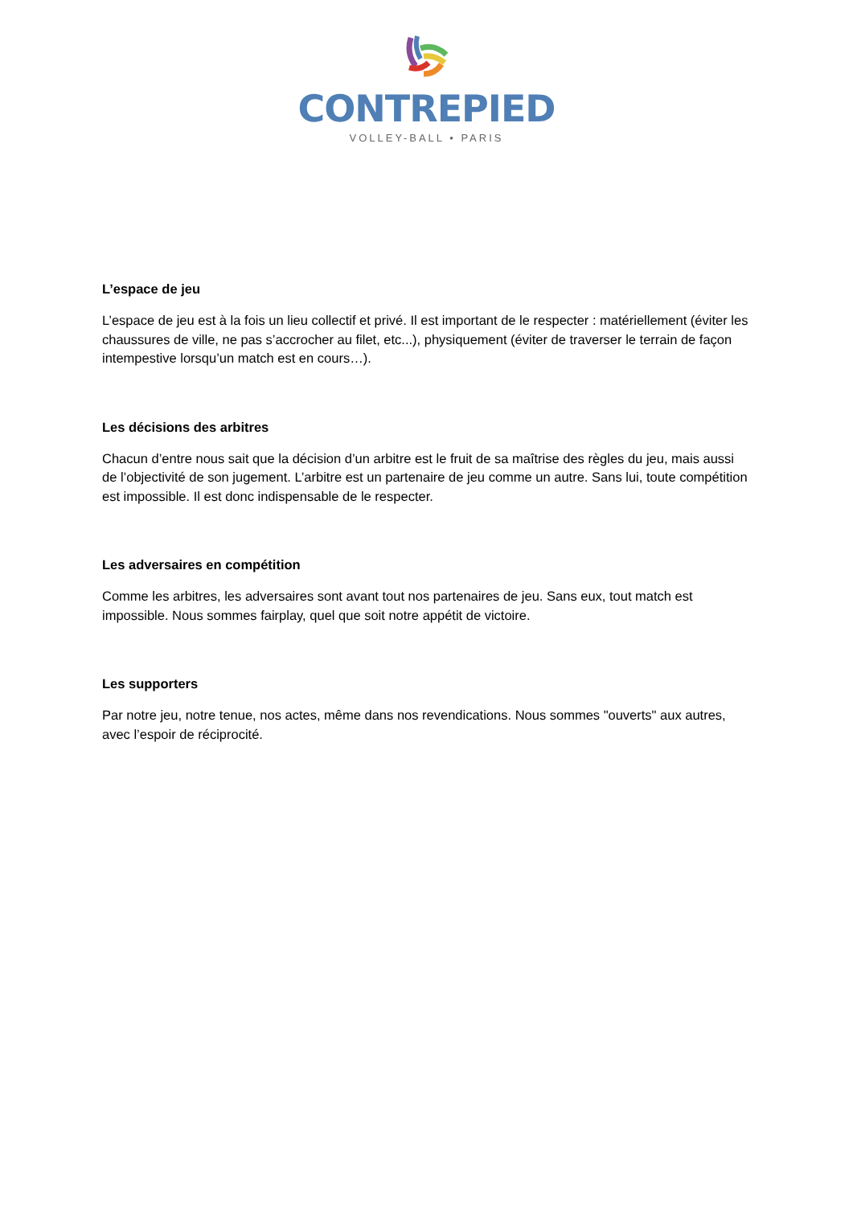CONTREPIED
VOLLEY-BALL • PARIS
L’espace de jeu
L’espace de jeu est à la fois un lieu collectif et privé. Il est important de le respecter : matériellement (éviter les chaussures de ville, ne pas s’accrocher au filet, etc...), physiquement (éviter de traverser le terrain de façon intempestive lorsqu’un match est en cours…).
Les décisions des arbitres
Chacun d’entre nous sait que la décision d’un arbitre est le fruit de sa maîtrise des règles du jeu, mais aussi de l’objectivité de son jugement. L’arbitre est un partenaire de jeu comme un autre. Sans lui, toute compétition est impossible. Il est donc indispensable de le respecter.
Les adversaires en compétition
Comme les arbitres, les adversaires sont avant tout nos partenaires de jeu. Sans eux, tout match est impossible. Nous sommes fairplay, quel que soit notre appétit de victoire.
Les supporters
Par notre jeu, notre tenue, nos actes, même dans nos revendications. Nous sommes "ouverts" aux autres, avec l’espoir de réciprocité.